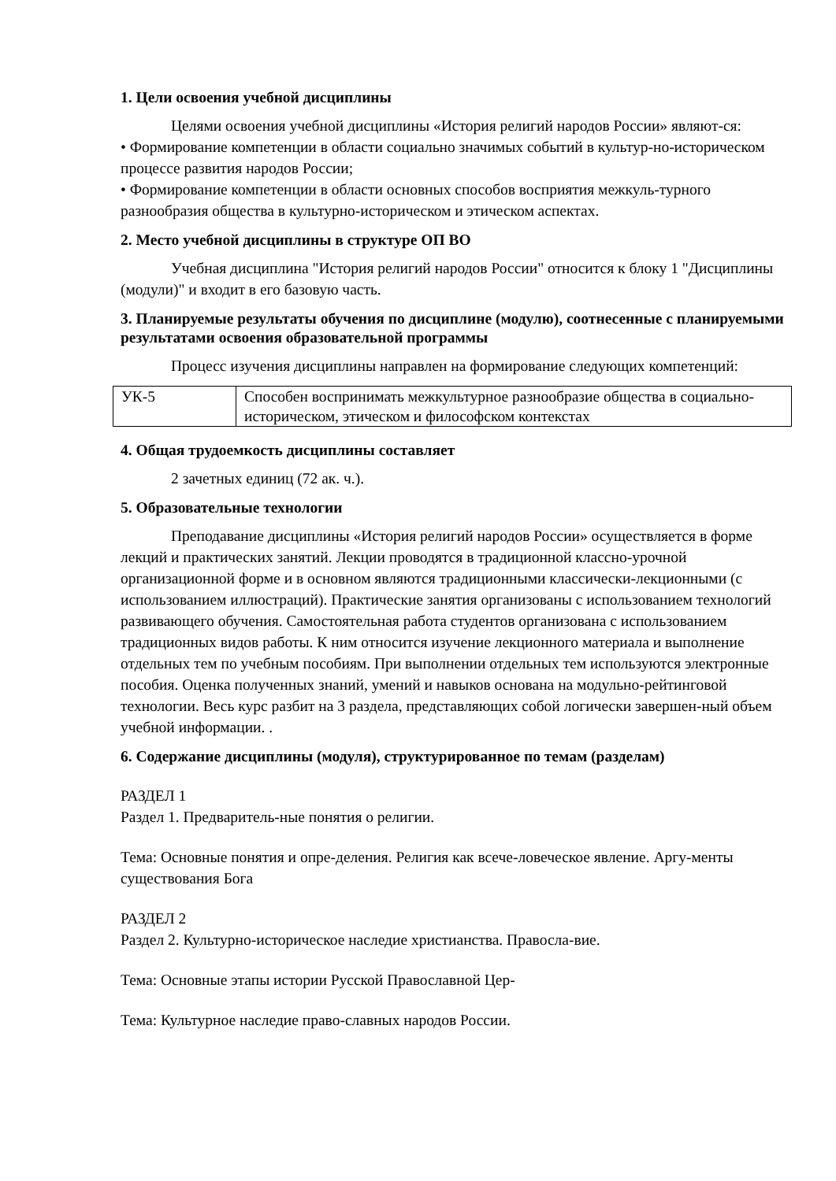1. Цели освоения учебной дисциплины
Целями освоения учебной дисциплины «История религий народов России» являют-ся:
• Формирование компетенции в области социально значимых событий в культур-но-историческом процессе развития народов России;
• Формирование компетенции в области основных способов восприятия межкуль-турного разнообразия общества в культурно-историческом и этическом аспектах.
2. Место учебной дисциплины в структуре ОП ВО
Учебная дисциплина "История религий народов России" относится к блоку 1 "Дисциплины (модули)" и входит в его базовую часть.
3. Планируемые результаты обучения по дисциплине (модулю), соотнесенные с планируемыми результатами освоения образовательной программы
Процесс изучения дисциплины направлен на формирование следующих компетенций:
| УК-5 | Способен воспринимать межкультурное разнообразие общества в социально-историческом, этическом и философском контекстах |
4. Общая трудоемкость дисциплины составляет
2 зачетных единиц (72 ак. ч.).
5. Образовательные технологии
Преподавание дисциплины «История религий народов России» осуществляется в форме лекций и практических занятий. Лекции проводятся в традиционной классно-урочной организационной форме и в основном являются традиционными классически-лекционными (с использованием иллюстраций). Практические занятия организованы с использованием технологий развивающего обучения. Самостоятельная работа студентов организована с использованием традиционных видов работы. К ним относится изучение лекционного материала и выполнение отдельных тем по учебным пособиям. При выполнении отдельных тем используются электронные пособия. Оценка полученных знаний, умений и навыков основана на модульно-рейтинговой технологии. Весь курс разбит на 3 раздела, представляющих собой логически завершен-ный объем учебной информации. .
6. Содержание дисциплины (модуля), структурированное по темам (разделам)
РАЗДЕЛ 1
Раздел 1. Предваритель-ные понятия о религии.
Тема: Основные понятия и опре-деления. Религия как всече-ловеческое явление. Аргу-менты существования Бога
РАЗДЕЛ 2
Раздел 2. Культурно-историческое наследие христианства. Правосла-вие.
Тема: Основные этапы истории Русской Православной Цер-
Тема: Культурное наследие право-славных народов России.